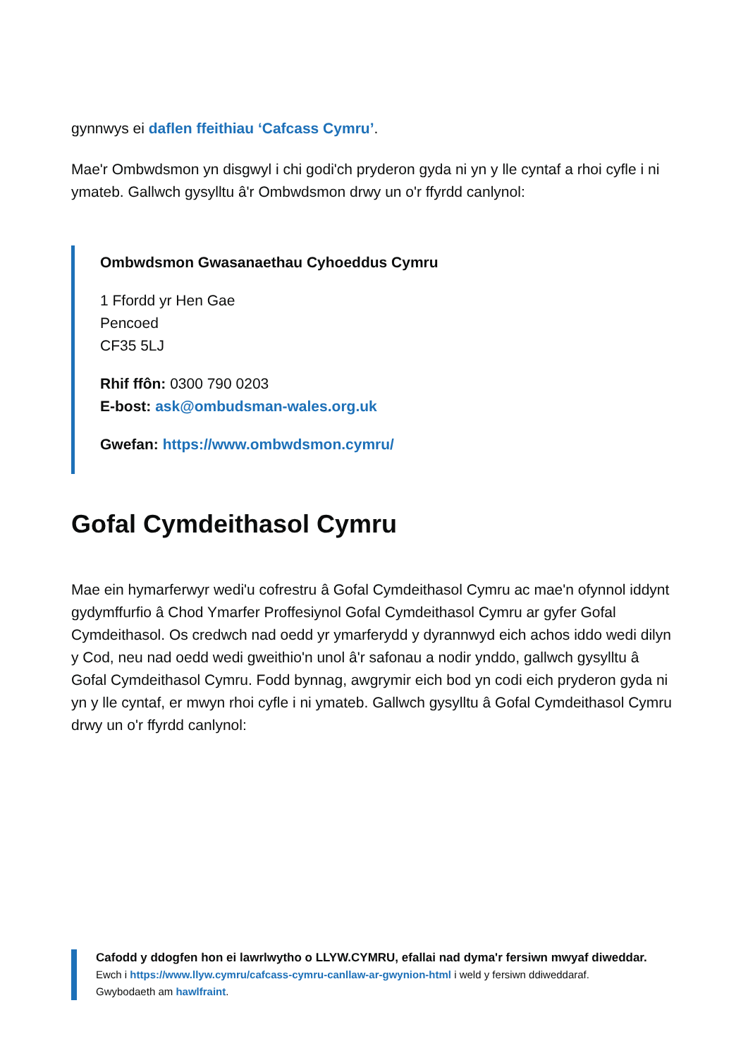gynnwys ei daflen ffeithiau ‘Cafcass Cymru’.
Mae'r Ombwdsmon yn disgwyl i chi godi'ch pryderon gyda ni yn y lle cyntaf a rhoi cyfle i ni ymateb. Gallwch gysylltu â'r Ombwdsmon drwy un o'r ffyrdd canlynol:
Ombwdsmon Gwasanaethau Cyhoeddus Cymru
1 Ffordd yr Hen Gae
Pencoed
CF35 5LJ
Rhif ffôn: 0300 790 0203
E-bost: ask@ombudsman-wales.org.uk
Gwefan: https://www.ombwdsmon.cymru/
Gofal Cymdeithasol Cymru
Mae ein hymarferwyr wedi'u cofrestru â Gofal Cymdeithasol Cymru ac mae'n ofynnol iddynt gydymffurfio â Chod Ymarfer Proffesiynol Gofal Cymdeithasol Cymru ar gyfer Gofal Cymdeithasol. Os credwch nad oedd yr ymarferydd y dyrannwyd eich achos iddo wedi dilyn y Cod, neu nad oedd wedi gweithio'n unol â'r safonau a nodir ynddo, gallwch gysylltu â Gofal Cymdeithasol Cymru. Fodd bynnag, awgrymir eich bod yn codi eich pryderon gyda ni yn y lle cyntaf, er mwyn rhoi cyfle i ni ymateb. Gallwch gysylltu â Gofal Cymdeithasol Cymru drwy un o'r ffyrdd canlynol:
Cafodd y ddogfen hon ei lawrlwytho o LLYW.CYMRU, efallai nad dyma'r fersiwn mwyaf diweddar.
Ewch i https://www.llyw.cymru/cafcass-cymru-canllaw-ar-gwynion-html i weld y fersiwn ddiweddaraf.
Gwybodaeth am hawlfraint.